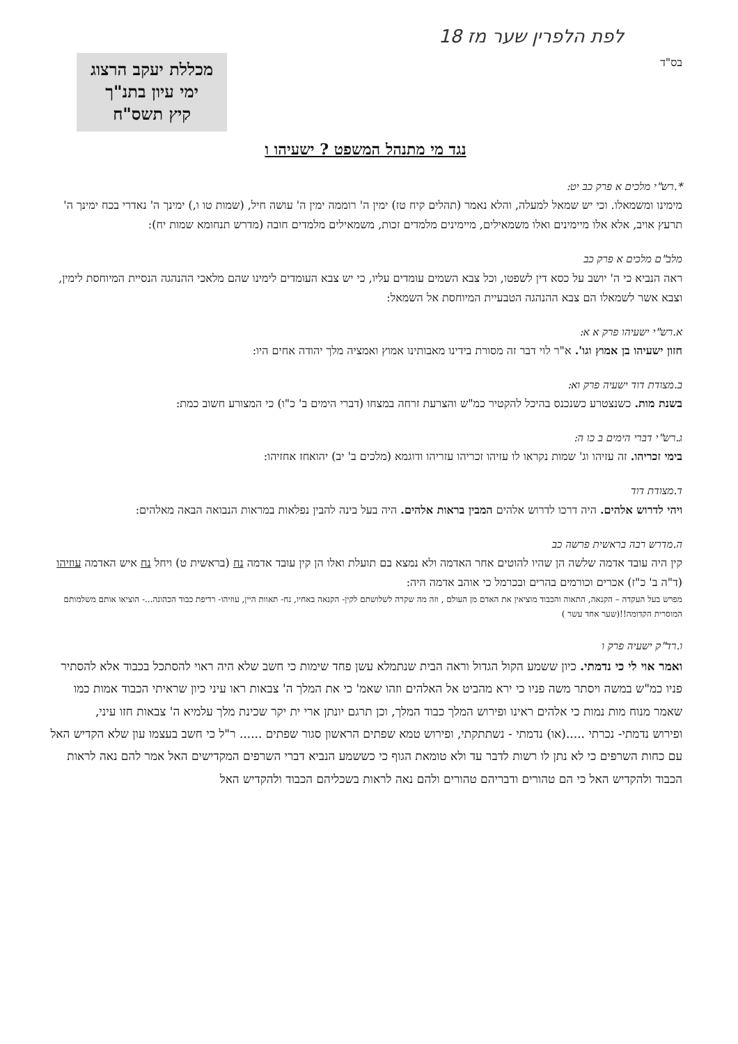לפת הלפרין שער מז 18
בס"ד
מכללת יעקב הרצוג
ימי עיון בתנ"ך
קיץ תשס"ח
נגד מי מתנהל המשפט ? ישעיהו ו
*.רש"י מלכים א פרק כב יט:
מימינו ומשמאלו. וכי יש שמאל למעלה, והלא נאמר (תהלים קיח טז) ימין ה' רוממה ימין ה' עושה חיל, (שמות טו ו,) ימינך ה' נאדרי בכח ימינך ה' תרעץ אויב, אלא אלו מיימינים ואלו משמאילים, מיימינים מלמדים זכות, משמאילים מלמדים חובה (מדרש תנחומא שמות יח):
מלב"ם מלכים א פרק כב
ראה הנביא כי ה' יושב על כסא דין לשפטו, וכל צבא השמים עומדים עליו, כי יש צבא העומדים לימינו שהם מלאכי ההנהגה הנסיית המיוחסת לימין, וצבא אשר לשמאלו הם צבא ההנהגה הטבעיית המיוחסת אל השמאל:
א.רש"י ישעיהו פרק א א:
חזון ישעיהו בן אמוץ וגו'. א"ר לוי דבר זה מסורת בידינו מאבותינו אמוץ ואמציה מלך יהודה אחים היו:
ב.מצודת דוד ישעיה פרק וא:
בשנת מות. כשנצטרע כשנכנס בהיכל להקטיר כמ"ש והצרעת זרחה במצחו (דברי הימים ב' כ"ו) כי המצורע חשוב כמת:
ג.רש"י דברי הימים ב כו ה:
בימי זכריהו. זה עזיהו וג' שמות נקראו לו עזיהו זכריהו עזריהו ודוגמא (מלכים ב' יב) יהואחז אחזיהו:
ד.מצודת דוד
ויהי לדרוש אלהים. היה דרכו לדרוש אלהים המבין בראות אלהים. היה בעל בינה להבין נפלאות במראות הנבואה הבאה מאלהים:
ה.מדרש רבה בראשית פרשה כב
קין היה עובד אדמה שלשה הן שהיו להוטים אחר האדמה ולא נמצא בם תועלת ואלו הן קין עובד אדמה נח (בראשית ט) ויחל נח איש האדמה עוזיהו (ד"ה ב' כ"ז) אכרים וכורמים בהרים ובכרמל כי אוהב אדמה היה:
מפרש בעל העקדה – הקנאה, התאוה והכבוד מוציאין את האדם מן העולם , וזה מה שקרה לשלושתם לקין- הקנאה באחיו, נח- תאוות היין, עוזיהו- רדיפת כבוד הכהונה...- הוציאו אותם משלמותם המוסרית הקדומה!!(שער אחד עשר )
ו.רד"ק ישעיה פרק ו
ואמר אוי לי כי נדמתי. כיון ששמע הקול הגדול וראה הבית שנתמלא עשן פחד שימות כי חשב שלא היה ראוי להסתכל בכבוד אלא להסתיר פניו כמ"ש במשה ויסתר משה פניו כי ירא מהביט אל האלהים וזהו שאמ' כי את המלך ה' צבאות ראו עיני כיון שראיתי הכבוד אמות כמו שאמר מנוח מות נמות כי אלהים ראינו ופירוש המלך כבוד המלך, וכן תרגם יונתן ארי ית יקר שכינת מלך עלמיא ה' צבאות חזו עיני,
ופירוש נדמתי- נכרתי .....(או) נדמתי - נשתתקתי, ופירוש טמא שפתים הראשון סגור שפתים ...... ר"ל כי חשב בעצמו עון שלא הקדיש האל עם כחות השרפים כי לא נתן לו רשות לדבר עד ולא טומאת הגוף כי כששמע הנביא דברי השרפים המקדישים האל אמר להם נאה לראות הכבוד ולהקדיש האל כי הם טהורים ודבריהם טהורים ולהם נאה לראות בשכליהם הכבוד ולהקדיש האל